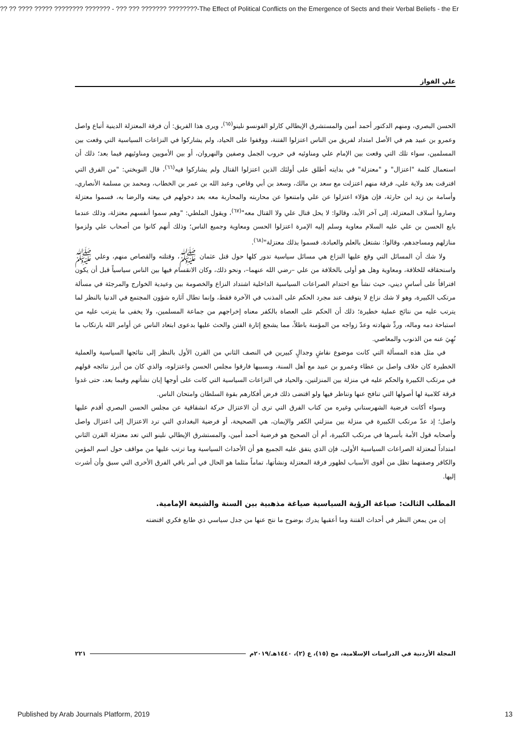?? ?? ???? ????? ???????? ??????? - ??? ??? ??????? ????????-The Effect of Political Conflicts on the Emergence of Sects and their Verbal Beliefs - the Er
علي الفواز
الحسن البصري، ومنهم الدكتور أحمد أمين والمستشرق الإيطالي كارلو الفونسو نلينو<sup>(٦٥)</sup>، ويرى هذا الفريق: أن فرقة المعتزلة الدينية أتباع واصل وعمرو بن عبيد هم في الأصل امتداد لفريق من الناس اعتزلوا الفتنة، ووقفوا على الحياد، ولم يشاركوا في النزاعات السياسية التي وقعت بين المسلمين، سواء تلك التي وقعت بين الإمام علي ومناوئيه في حروب الجمل وصفين والنهروان، أو بين الأمويين ومناوئيهم فيما بعد؛ ذلك أن استعمال كلمة "اعتزال" و "معتزلة" في بدايته أطلق على أولئك الذين اعتزلوا القتال ولم يشاركوا فيه<sup>(٦٦)</sup>، قال النوبختي: "من الفرق التي افترقت بعد ولاية علي، فرقة منهم اعتزلت مع سعد بن مالك، وسعد بن أبي وقاص، وعبد الله بن عمر بن الخطاب، ومحمد بن مسلمة الأنصاري، وأسامة بن زيد ابن حارثة، فإن هؤلاء اعتزلوا عن علي وامتنعوا عن محاربته والمحاربة معه بعد دخولهم في بيعته والرضا به، فسموا معتزلة وصاروا أسلاف المعتزلة، إلى آخر الأبد، وقالوا: لا يحل قتال علي ولا القتال معه"<sup>(٦٧)</sup>، ويقول الملطي: "وهم سموا أنفسهم معتزلة، وذلك عندما بايع الحسن بن علي عليه السلام معاوية وسلم إليه الإمرة اعتزلوا الحسن ومعاوية وجميع الناس؛ وذلك أنهم كانوا من أصحاب علي ولزموا منازلهم ومساجدهم، وقالوا: نشتغل بالعلم والعبادة، فسموا بذلك معتزلة"<sup>(٦٨)</sup>.
ولا شك أن المسائل التي وقع عليها النزاع هي مسائل سياسية تدور كلها حول قتل عثمان ﷺ، وقتلته والقصاص منهم، وعلي ﷺ واستحقاقه للخلافة، ومعاوية وهل هو أولى بالخلافة من علي –رضي الله عنهما–، ونحو ذلك، وكان الانقسام فيها بين الناس سياسياً قبل أن يكون افتراقاً على أساسٍ ديني، حيث نشأ مع احتدام الصراعات السياسية الداخلية اشتداد النزاع والخصومة بين وعيدية الخوارج والمرجئة في مسألة مرتكب الكبيرة، وهو لا شك نزاع لا يتوقف عند مجرد الحكم على المذنب في الآخرة فقط، وإنما تطال آثاره شؤون المجتمع في الدنيا بالنظر لما يترتب عليه من نتائج عملية خطيرة؛ ذلك أن الحكم على العصاة بالكفر معناه إخراجهم من جماعة المسلمين، ولا يخفى ما يترتب عليه من استباحة دمه وماله، وردِّ شهادته وعدّ زواجه من المؤمنة باطلاً، مما يشجع إثارة الفتن والحث عليها بدعوى ابتعاد الناس عن أوامر الله بارتكاب ما نُهِيَ عنه من الذنوب والمعاصي.
في مثل هذه المسألة التي كانت موضوع نقاشٍ وجدالٍ كبيرين في النصف الثاني من القرن الأول بالنظر إلى نتائجها السياسية والعملية الخطيرة كان خلاف واصل بن عطاء وعمرو بن عبيد مع أهل السنة، وبسببها فارقوا مجلس الحسن واعتزلوه، والذي كان من أبرز نتائجه قولهم في مرتكب الكبيرة والحكم عليه في منزلة بين المنزلتين، والحياد في النزاعات السياسية التي كانت على أوجها إبان نشأتهم وفيما بعد، حتى غدوا فرقة كلامية لها أصولها التي تنافح عنها وتناظر فيها ولو اقتضى ذلك فرض أفكارهم بقوة السلطان وامتحان الناس.
وسواء أكانت فرضية الشهرستاني وغيره من كتاب الفرق التي ترى أن الاعتزال حركة انشقاقية عن مجلس الحسن البصري أقدم عليها واصل؛ إذ عدّ مرتكب الكبيرة في منزلة بين منزلتي الكفر والإيمان، هي الصحيحة، أو فرضية البغدادي التي ترد الاعتزال إلى اعتزال واصل وأصحابه قول الأمة بأسرها في مرتكب الكبيرة، أم أن الصحيح هو فرضية أحمد أمين، والمستشرق الإيطالي نلينو التي تعد معتزلة القرن الثاني امتداداً لمعتزلة الصراعات السياسية الأولى، فإن الذي يتفق عليه الجميع هو أن الأحداث السياسية وما ترتب عليها من مواقف حول اسم المؤمن والكافر وصفتهما تظل من أقوى الأسباب لظهور فرقة المعتزلة ونشأتها، تماماً مثلما هو الحال في أمر باقي الفرق الأخرى التي سبق وأن أشرت إليها.
المطلب الثالث: صياغة الرؤية السياسية صياغة مذهبية بين السنة والشيعة الإمامية.
إن من يمعن النظر في أحداث الفتنة وما أعقبها يدرك بوضوح ما نتج عنها من جدل سياسي ذي طابع فكري اقتضته
المجلة الأردنية في الدراسات الإسلامية، مج (١٥)، ع (٢)، ١٤٤٠هـ/٢٠١٩م ٢٢١
Published by Arab Journals Platform, 2019
13